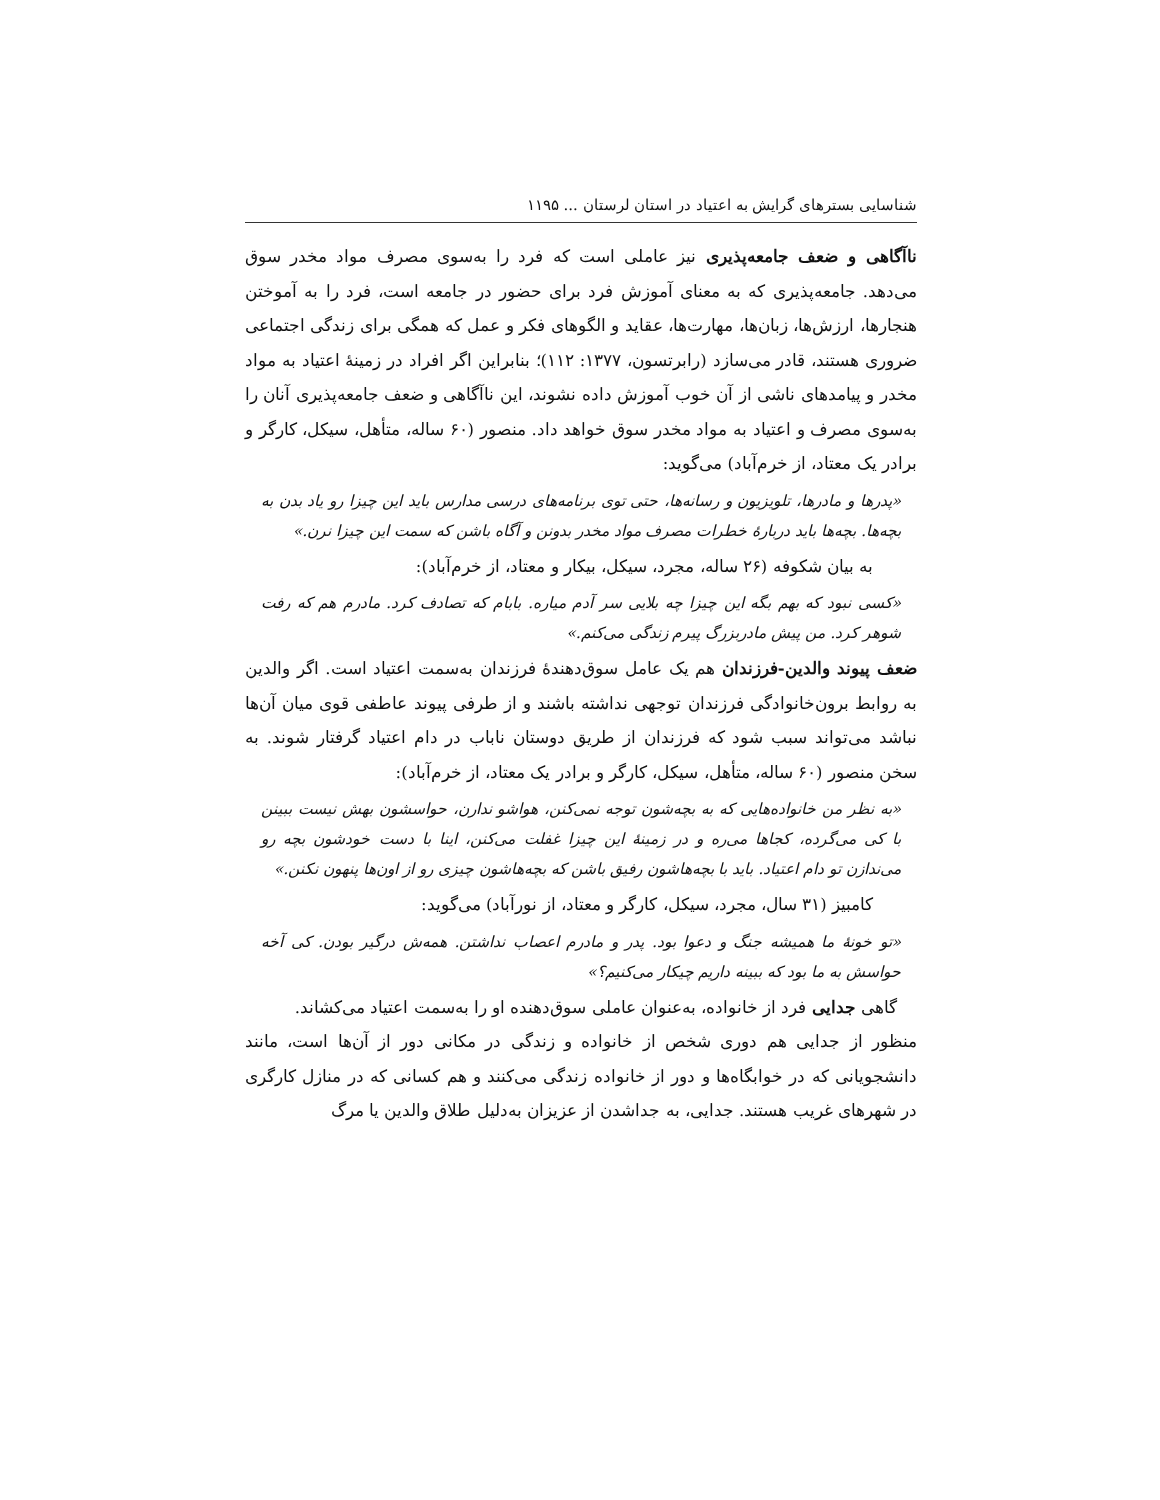شناسایی بسترهای گرایش به اعتیاد در استان لرستان ... ۱۱۹۵
ناآگاهی و ضعف جامعه‌پذیری نیز عاملی است که فرد را به‌سوی مصرف مواد مخدر سوق می‌دهد. جامعه‌پذیری که به معنای آموزش فرد برای حضور در جامعه است، فرد را به آموختن هنجارها، ارزش‌ها، زبان‌ها، مهارت‌ها، عقاید و الگوهای فکر و عمل که همگی برای زندگی اجتماعی ضروری هستند، قادر می‌سازد (رابرتسون، ۱۳۷۷: ۱۱۲)؛ بنابراین اگر افراد در زمینهٔ اعتیاد به مواد مخدر و پیامدهای ناشی از آن خوب آموزش داده نشوند، این ناآگاهی و ضعف جامعه‌پذیری آنان را به‌سوی مصرف و اعتیاد به مواد مخدر سوق خواهد داد. منصور (۶۰ ساله، متأهل، سیکل، کارگر و برادر یک معتاد، از خرم‌آباد) می‌گوید:
«پدرها و مادرها، تلویزیون و رسانه‌ها، حتی توی برنامه‌های درسی مدارس باید این چیزا رو یاد بدن به بچه‌ها. بچه‌ها باید دربارهٔ خطرات مصرف مواد مخدر بدونن و آگاه باشن که سمت این چیزا نرن.»
به بیان شکوفه (۲۶ ساله، مجرد، سیکل، بیکار و معتاد، از خرم‌آباد):
«کسی نبود که بهم بگه این چیزا چه بلایی سر آدم میاره. بابام که تصادف کرد. مادرم هم که رفت شوهر کرد. من پیش مادربزرگ پیرم زندگی می‌کنم.»
ضعف پیوند والدین-فرزندان هم یک عامل سوق‌دهندهٔ فرزندان به‌سمت اعتیاد است. اگر والدین به روابط برون‌خانوادگی فرزندان توجهی نداشته باشند و از طرفی پیوند عاطفی قوی میان آن‌ها نباشد می‌تواند سبب شود که فرزندان از طریق دوستان ناباب در دام اعتیاد گرفتار شوند. به سخن منصور (۶۰ ساله، متأهل، سیکل، کارگر و برادر یک معتاد، از خرم‌آباد):
«به نظر من خانواده‌هایی که به بچه‌شون توجه نمی‌کنن، هواشو ندارن، حواسشون بهش نیست ببینن با کی می‌گرده، کجاها می‌ره و در زمینهٔ این چیزا غفلت می‌کنن، اینا با دست خودشون بچه رو می‌ندازن تو دام اعتیاد. باید با بچه‌هاشون رفیق باشن که بچه‌هاشون چیزی رو از اون‌ها پنهون نکنن.»
کامبیز (۳۱ سال، مجرد، سیکل، کارگر و معتاد، از نورآباد) می‌گوید:
«تو خونهٔ ما همیشه جنگ و دعوا بود. پدر و مادرم اعصاب نداشتن. همه‌ش درگیر بودن. کی آخه حواسش به ما بود که ببینه داریم چیکار می‌کنیم؟»
گاهی جدایی فرد از خانواده، به‌عنوان عاملی سوق‌دهنده او را به‌سمت اعتیاد می‌کشاند.
منظور از جدایی هم دوری شخص از خانواده و زندگی در مکانی دور از آن‌ها است، مانند دانشجویانی که در خوابگاه‌ها و دور از خانواده زندگی می‌کنند و هم کسانی که در منازل کارگری در شهرهای غریب هستند. جدایی، به جداشدن از عزیزان به‌دلیل طلاق والدین یا مرگ